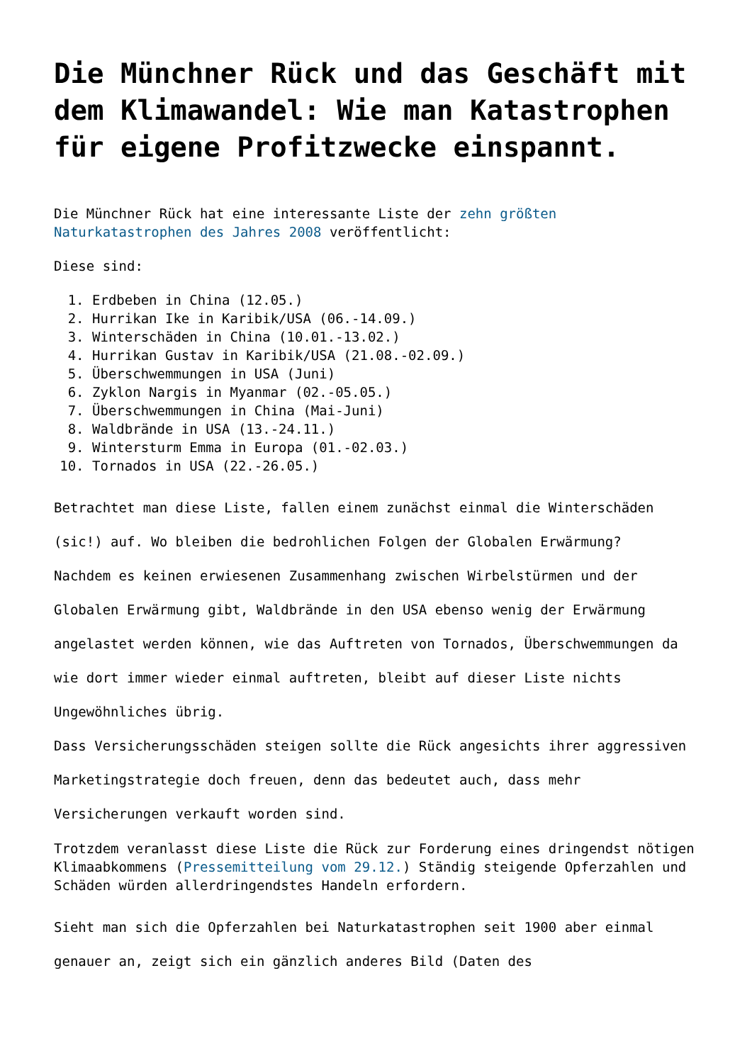Die Münchner Rück und das Geschäft mit dem Klimawandel: Wie man Katastrophen für eigene Profitzwecke einspannt.
Die Münchner Rück hat eine interessante Liste der zehn größten Naturkatastrophen des Jahres 2008 veröffentlicht:
Diese sind:
1. Erdbeben in China (12.05.)
2. Hurrikan Ike in Karibik/USA (06.-14.09.)
3. Winterschäden in China (10.01.-13.02.)
4. Hurrikan Gustav in Karibik/USA (21.08.-02.09.)
5. Überschwemmungen in USA (Juni)
6. Zyklon Nargis in Myanmar (02.-05.05.)
7. Überschwemmungen in China (Mai-Juni)
8. Waldbrände in USA (13.-24.11.)
9. Wintersturm Emma in Europa (01.-02.03.)
10. Tornados in USA (22.-26.05.)
Betrachtet man diese Liste, fallen einem zunächst einmal die Winterschäden (sic!) auf. Wo bleiben die bedrohlichen Folgen der Globalen Erwärmung?
Nachdem es keinen erwiesenen Zusammenhang zwischen Wirbelstürmen und der Globalen Erwärmung gibt, Waldbrände in den USA ebenso wenig der Erwärmung angelastet werden können, wie das Auftreten von Tornados, Überschwemmungen da wie dort immer wieder einmal auftreten, bleibt auf dieser Liste nichts Ungewöhnliches übrig.
Dass Versicherungsschäden steigen sollte die Rück angesichts ihrer aggressiven Marketingstrategie doch freuen, denn das bedeutet auch, dass mehr Versicherungen verkauft worden sind.
Trotzdem veranlasst diese Liste die Rück zur Forderung eines dringendst nötigen Klimaabkommens (Pressemitteilung vom 29.12.) Ständig steigende Opferzahlen und Schäden würden allerdringendstes Handeln erfordern.
Sieht man sich die Opferzahlen bei Naturkatastrophen seit 1900 aber einmal genauer an, zeigt sich ein gänzlich anderes Bild (Daten des